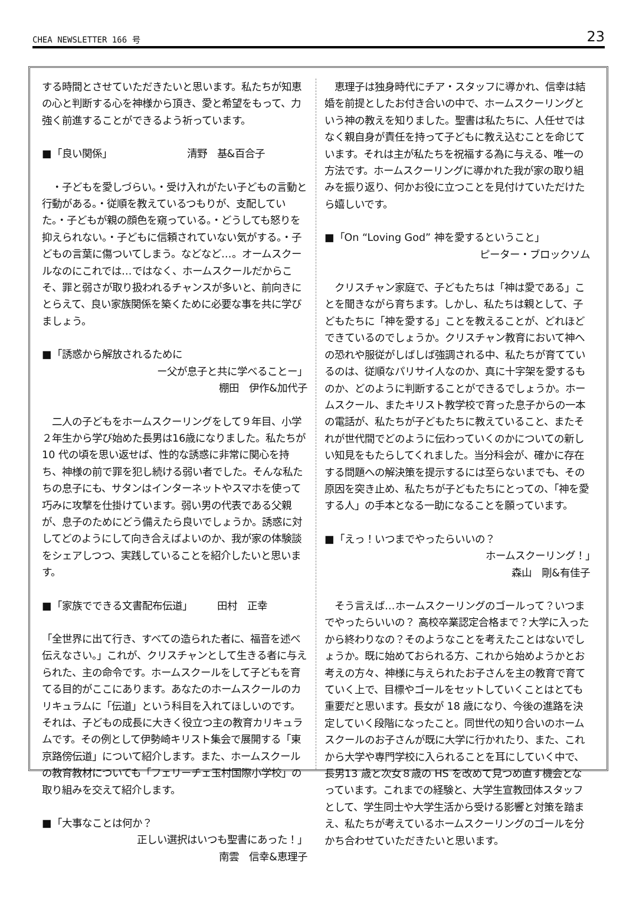CHEA NEWSLETTER 166 号 23
する時間とさせていただきたいと思います。私たちが知恵の心と判断する心を神様から頂き、愛と希望をもって、力強く前進することができるよう祈っています。
■「良い関係」　　　　　　　　清野　基&百合子
　・子どもを愛しづらい。・受け入れがたい子どもの言動と行動がある。・従順を教えているつもりが、支配していた。・子どもが親の顔色を窺っている。・どうしても怒りを抑えられない。・子どもに信頼されていない気がする。・子どもの言葉に傷ついてしまう。などなど…。オームスクールなのにこれでは…ではなく、ホームスクールだからこそ、罪と弱さが取り扱われるチャンスが多いと、前向きにとらえて、良い家族関係を築くために必要な事を共に学びましょう。
■「誘惑から解放されるために
ー父が息子と共に学べることー」
棚田　伊作&加代子
　二人の子どもをホームスクーリングをして９年目、小学２年生から学び始めた長男は16歳になりました。私たちが 10 代の頃を思い返せば、性的な誘惑に非常に関心を持ち、神様の前で罪を犯し続ける弱い者でした。そんな私たちの息子にも、サタンはインターネットやスマホを使って巧みに攻撃を仕掛けています。弱い男の代表である父親が、息子のためにどう備えたら良いでしょうか。誘惑に対してどのようにして向き合えばよいのか、我が家の体験談をシェアしつつ、実践していることを紹介したいと思います。
■「家族でできる文書配布伝道」　　　田村　正幸
「全世界に出て行き、すべての造られた者に、福音を述べ伝えなさい。」これが、クリスチャンとして生きる者に与えられた、主の命令です。ホームスクールをして子どもを育てる目的がここにあります。あなたのホームスクールのカリキュラムに「伝道」という科目を入れてほしいのです。それは、子どもの成長に大きく役立つ主の教育カリキュラムです。その例として伊勢崎キリスト集会で展開する「東京路傍伝道」について紹介します。また、ホームスクールの教育教材についても「フェリーチェ玉村国際小学校」の取り組みを交えて紹介します。
■「大事なことは何か？
正しい選択はいつも聖書にあった！」
南雲　信幸&恵理子
　恵理子は独身時代にチア・スタッフに導かれ、信幸は結婚を前提としたお付き合いの中で、ホームスクーリングという神の教えを知りました。聖書は私たちに、人任せではなく親自身が責任を持って子どもに教え込むことを命じています。それは主が私たちを祝福する為に与える、唯一の方法です。ホームスクーリングに導かれた我が家の取り組みを振り返り、何かお役に立つことを見付けていただけたら嬉しいです。
■「On “Loving God” 神を愛するということ」
ピーター・ブロックソム
　クリスチャン家庭で、子どもたちは「神は愛である」ことを聞きながら育ちます。しかし、私たちは親として、子どもたちに「神を愛する」ことを教えることが、どれほどできているのでしょうか。クリスチャン教育において神への恐れや服従がしばしば強調される中、私たちが育てているのは、従順なパリサイ人なのか、真に十字架を愛するものか、どのように判断することができるでしょうか。ホームスクール、またキリスト教学校で育った息子からの一本の電話が、私たちが子どもたちに教えていること、またそれが世代間でどのように伝わっていくのかについての新しい知見をもたらしてくれました。当分科会が、確かに存在する問題への解決策を提示するには至らないまでも、その原因を突き止め、私たちが子どもたちにとっての、「神を愛する人」の手本となる一助になることを願っています。
■「えっ！いつまでやったらいいの？
ホームスクーリング！」　
森山　剛&有佳子
　そう言えば…ホームスクーリングのゴールって？いつまでやったらいいの？ 高校卒業認定合格まで？大学に入ったから終わりなの？そのようなことを考えたことはないでしょうか。既に始めておられる方、これから始めようかとお考えの方々、神様に与えられたお子さんを主の教育で育てていく上で、目標やゴールをセットしていくことはとても重要だと思います。長女が 18 歳になり、今後の進路を決定していく段階になったこと。同世代の知り合いのホームスクールのお子さんが既に大学に行かれたり、また、これから大学や専門学校に入られることを耳にしていく中で、長男13 歳と次女８歳の HS を改めて見つめ直す機会となっています。これまでの経験と、大学生宣教団体スタッフとして、学生同士や大学生活から受ける影響と対策を踏まえ、私たちが考えているホームスクーリングのゴールを分かち合わせていただきたいと思います。